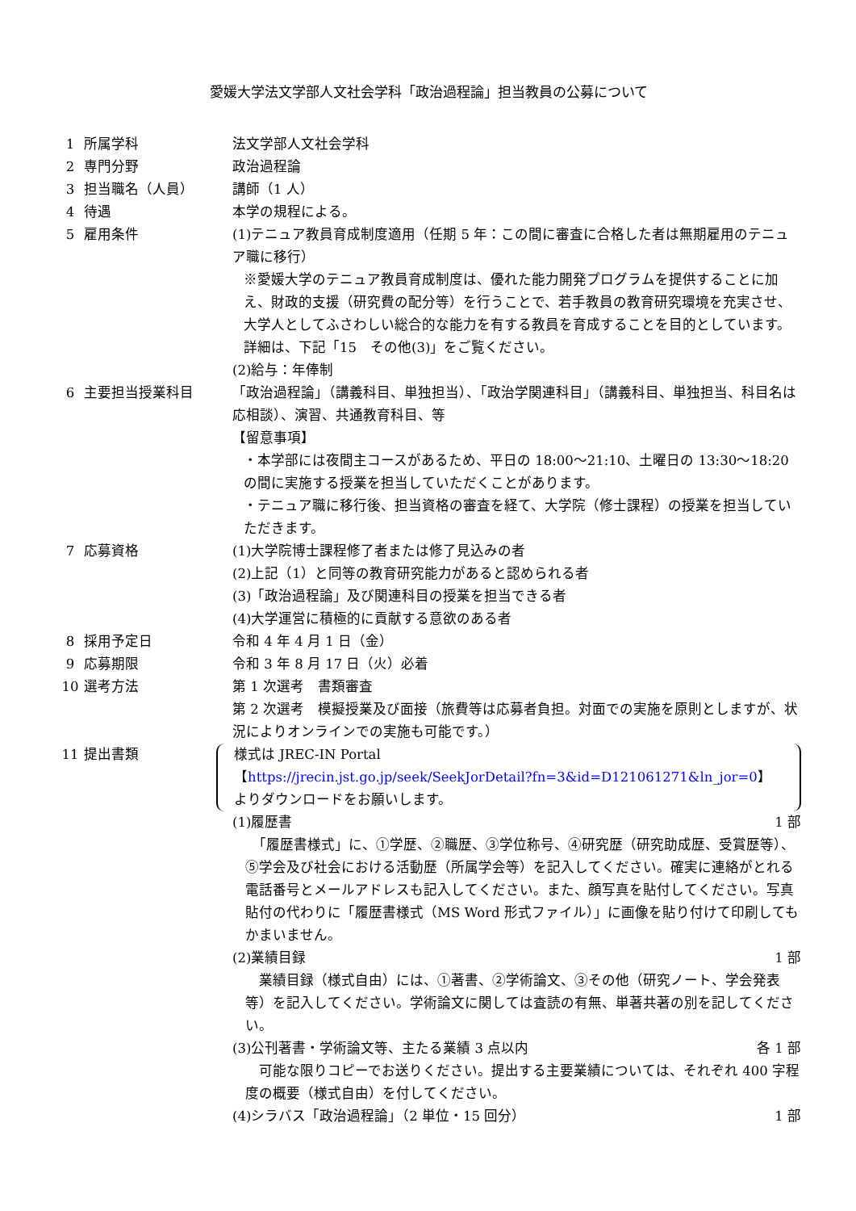愛媛大学法文学部人文社会学科「政治過程論」担当教員の公募について
1 所属学科 法文学部人文社会学科
2 専門分野 政治過程論
3 担当職名（人員） 講師（1 人）
4 待遇 本学の規程による。
5 雇用条件 (1)テニュア教員育成制度適用（任期 5 年：この間に審査に合格した者は無期雇用のテニュア職に移行）
※愛媛大学のテニュア教員育成制度は、優れた能力開発プログラムを提供することに加え、財政的支援（研究費の配分等）を行うことで、若手教員の教育研究環境を充実させ、大学人としてふさわしい総合的な能力を有する教員を育成することを目的としています。詳細は、下記「15　その他(3)」をご覧ください。
(2)給与：年俸制
6 主要担当授業科目 「政治過程論」（講義科目、単独担当）、「政治学関連科目」（講義科目、単独担当、科目名は応相談）、演習、共通教育科目、等
【留意事項】
・本学部には夜間主コースがあるため、平日の 18:00～21:10、土曜日の 13:30～18:20 の間に実施する授業を担当していただくことがあります。
・テニュア職に移行後、担当資格の審査を経て、大学院（修士課程）の授業を担当していただきます。
7 応募資格 (1)大学院博士課程修了者または修了見込みの者
(2)上記（1）と同等の教育研究能力があると認められる者
(3)「政治過程論」及び関連科目の授業を担当できる者
(4)大学運営に積極的に貢献する意欲のある者
8 採用予定日 令和 4 年 4 月 1 日（金）
9 応募期限 令和 3 年 8 月 17 日（火）必着
10 選考方法 第 1 次選考　書類審査
第 2 次選考　模擬授業及び面接（旅費等は応募者負担。対面での実施を原則としますが、状況によりオンラインでの実施も可能です。）
11 提出書類 様式は JREC-IN Portal
【https://jrecin.jst.go.jp/seek/SeekJorDetail?fn=3&id=D121061271&ln_jor=0】
よりダウンロードをお願いします。
(1)履歴書 1 部
　「履歴書様式」に、①学歴、②職歴、③学位称号、④研究歴（研究助成歴、受賞歴等）、⑤学会及び社会における活動歴（所属学会等）を記入してください。確実に連絡がとれる電話番号とメールアドレスも記入してください。また、顔写真を貼付してください。写真貼付の代わりに「履歴書様式（MS Word 形式ファイル）」に画像を貼り付けて印刷してもかまいません。
(2)業績目録 1 部
　業績目録（様式自由）には、①著書、②学術論文、③その他（研究ノート、学会発表等）を記入してください。学術論文に関しては査読の有無、単著共著の別を記してください。
(3)公刊著書・学術論文等、主たる業績 3 点以内 各 1 部
　可能な限りコピーでお送りください。提出する主要業績については、それぞれ 400 字程度の概要（様式自由）を付してください。
(4)シラバス「政治過程論」（2 単位・15 回分） 1 部